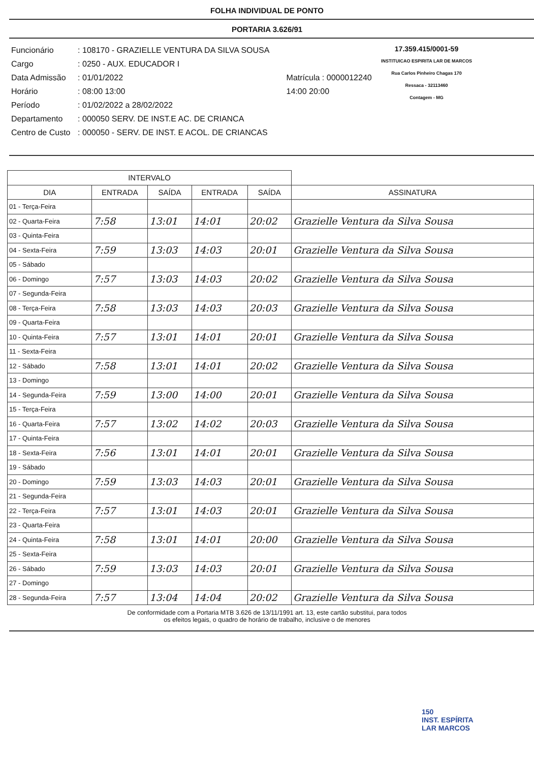FOLHA INDIVIDUAL DE PONTO
PORTARIA 3.626/91
| Funcionário | : 108170 - GRAZIELLE VENTURA DA SILVA SOUSA | |
| Cargo | : 0250 - AUX. EDUCADOR I | |
| Data Admissão | : 01/01/2022 | Matrícula : 0000012240 |
| Horário | : 08:00 13:00 | 14:00 20:00 |
| Período | : 01/02/2022 a 28/02/2022 | |
| Departamento | : 000050 SERV. DE INST.E AC. DE CRIANCA | |
| Centro de Custo | : 000050 - SERV. DE INST. E ACOL. DE CRIANCAS | |
17.359.415/0001-59
INSTITUICAO ESPIRITA LAR DE MARCOS
Rua Carlos Pinheiro Chagas 170
Ressaca - 32113460
Contagem - MG
| INTERVALO | | | | | |
| --- | --- | --- | --- | --- | --- |
| DIA | ENTRADA | SAÍDA | ENTRADA | SAÍDA | ASSINATURA |
| 01 - Terça-Feira | | | | | |
| 02 - Quarta-Feira | 7:58 | 13:01 | 14:01 | 20:02 | Grazielle Ventura da Silva Sousa |
| 03 - Quinta-Feira | | | | | |
| 04 - Sexta-Feira | 7:59 | 13:03 | 14:03 | 20:01 | Grazielle Ventura da Silva Sousa |
| 05 - Sábado | | | | | |
| 06 - Domingo | 7:57 | 13:03 | 14:03 | 20:02 | Grazielle Ventura da Silva Sousa |
| 07 - Segunda-Feira | | | | | |
| 08 - Terça-Feira | 7:58 | 13:03 | 14:03 | 20:03 | Grazielle Ventura da Silva Sousa |
| 09 - Quarta-Feira | | | | | |
| 10 - Quinta-Feira | 7:57 | 13:01 | 14:01 | 20:01 | Grazielle Ventura da Silva Sousa |
| 11 - Sexta-Feira | | | | | |
| 12 - Sábado | 7:58 | 13:01 | 14:01 | 20:02 | Grazielle Ventura da Silva Sousa |
| 13 - Domingo | | | | | |
| 14 - Segunda-Feira | 7:59 | 13:00 | 14:00 | 20:01 | Grazielle Ventura da Silva Sousa |
| 15 - Terça-Feira | | | | | |
| 16 - Quarta-Feira | 7:57 | 13:02 | 14:02 | 20:03 | Grazielle Ventura da Silva Sousa |
| 17 - Quinta-Feira | | | | | |
| 18 - Sexta-Feira | 7:56 | 13:01 | 14:01 | 20:01 | Grazielle Ventura da Silva Sousa |
| 19 - Sábado | | | | | |
| 20 - Domingo | 7:59 | 13:03 | 14:03 | 20:01 | Grazielle Ventura da Silva Sousa |
| 21 - Segunda-Feira | | | | | |
| 22 - Terça-Feira | 7:57 | 13:01 | 14:03 | 20:01 | Grazielle Ventura da Silva Sousa |
| 23 - Quarta-Feira | | | | | |
| 24 - Quinta-Feira | 7:58 | 13:01 | 14:01 | 20:00 | Grazielle Ventura da Silva Sousa |
| 25 - Sexta-Feira | | | | | |
| 26 - Sábado | 7:59 | 13:03 | 14:03 | 20:01 | Grazielle Ventura da Silva Sousa |
| 27 - Domingo | | | | | |
| 28 - Segunda-Feira | 7:57 | 13:04 | 14:04 | 20:02 | Grazielle Ventura da Silva Sousa |
De conformidade com a Portaria MTB 3.626 de 13/11/1991 art. 13, este cartão substitui, para todos
os efeitos legais, o quadro de horário de trabalho, inclusive o de menores
150
INST. ESPÍRITA
LAR MARCOS